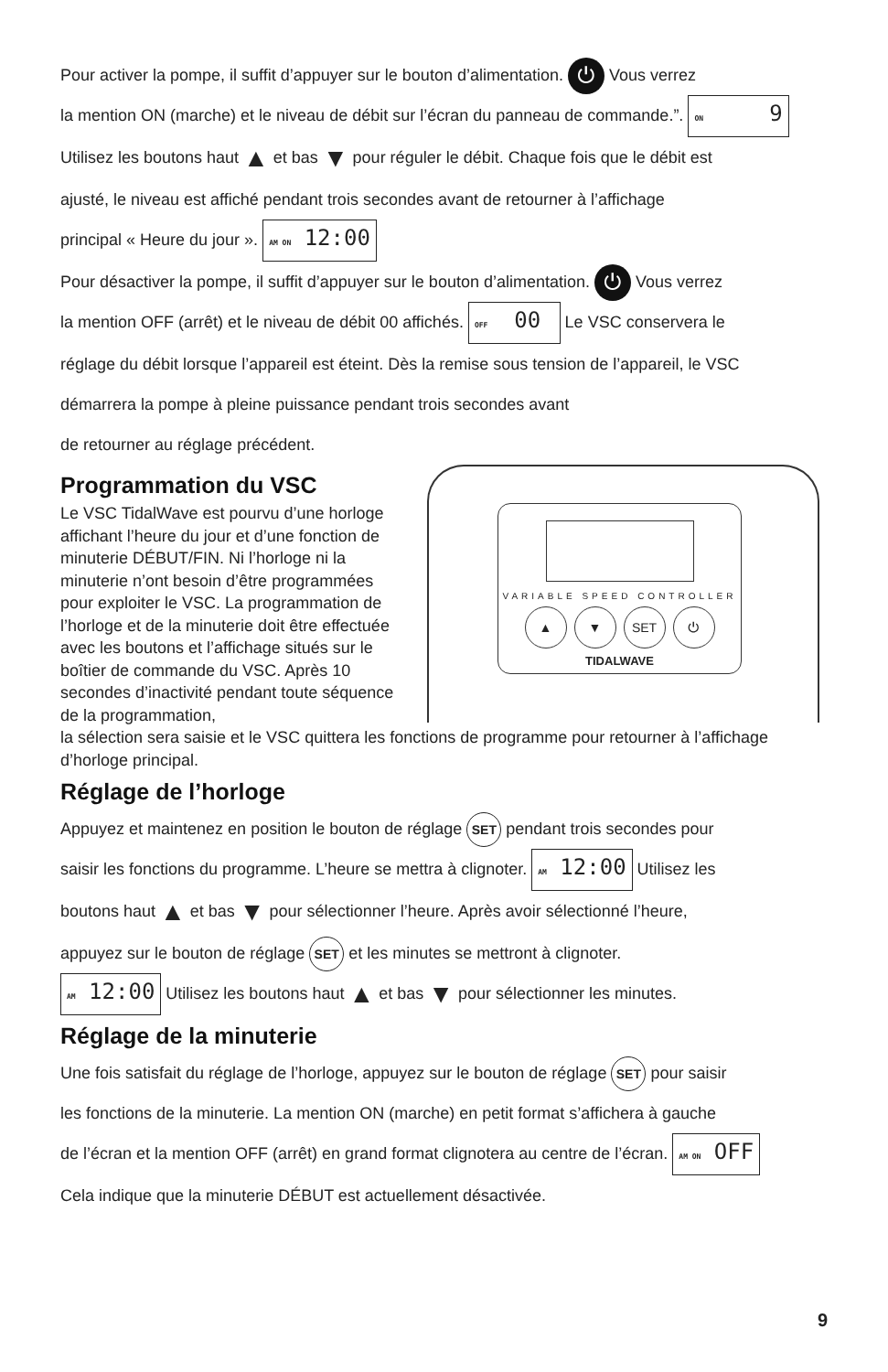Pour activer la pompe, il suffit d’appuyer sur le bouton d’alimentation. ⏻ Vous verrez
la mention ON (marche) et le niveau de débit sur l’écran du panneau de commande.”. ON 9
Utilisez les boutons haut ▲ et bas ▼ pour réguler le débit. Chaque fois que le débit est
ajusté, le niveau est affiché pendant trois secondes avant de retourner à l’affichage
principal « Heure du jour ». AM ON 12:00
Pour désactiver la pompe, il suffit d’appuyer sur le bouton d’alimentation. ⏻ Vous verrez
la mention OFF (arrêt) et le niveau de débit 00 affichés. OFF 00 Le VSC conservera le
réglage du débit lorsque l’appareil est éteint. Dès la remise sous tension de l’appareil, le VSC
démarrera la pompe à pleine puissance pendant trois secondes avant
de retourner au réglage précédent.
Programmation du VSC
Le VSC TidalWave est pourvu d’une horloge affichant l’heure du jour et d’une fonction de minuterie DÉBUT/FIN. Ni l’horloge ni la minuterie n’ont besoin d’être programmées pour exploiter le VSC. La programmation de l’horloge et de la minuterie doit être effectuée avec les boutons et l’affichage situés sur le boîtier de commande du VSC. Après 10 secondes d’inactivité pendant toute séquence de la programmation,
VARIABLE SPEED CONTROLLER
▲ ▼ SET ⏻
TIDALWAVE
la sélection sera saisie et le VSC quittera les fonctions de programme pour retourner à l’affichage d’horloge principal.
Réglage de l’horloge
Appuyez et maintenez en position le bouton de réglage SET pendant trois secondes pour
saisir les fonctions du programme. L’heure se mettra à clignoter. AM 12:00 Utilisez les
boutons haut ▲ et bas ▼ pour sélectionner l’heure. Après avoir sélectionné l’heure,
appuyez sur le bouton de réglage SET et les minutes se mettront à clignoter.
AM 12:00 Utilisez les boutons haut ▲ et bas ▼ pour sélectionner les minutes.
Réglage de la minuterie
Une fois satisfait du réglage de l’horloge, appuyez sur le bouton de réglage SET pour saisir
les fonctions de la minuterie. La mention ON (marche) en petit format s’affichera à gauche
de l’écran et la mention OFF (arrêt) en grand format clignotera au centre de l’écran. AM ON OFF
Cela indique que la minuterie DÉBUT est actuellement désactivée.
9